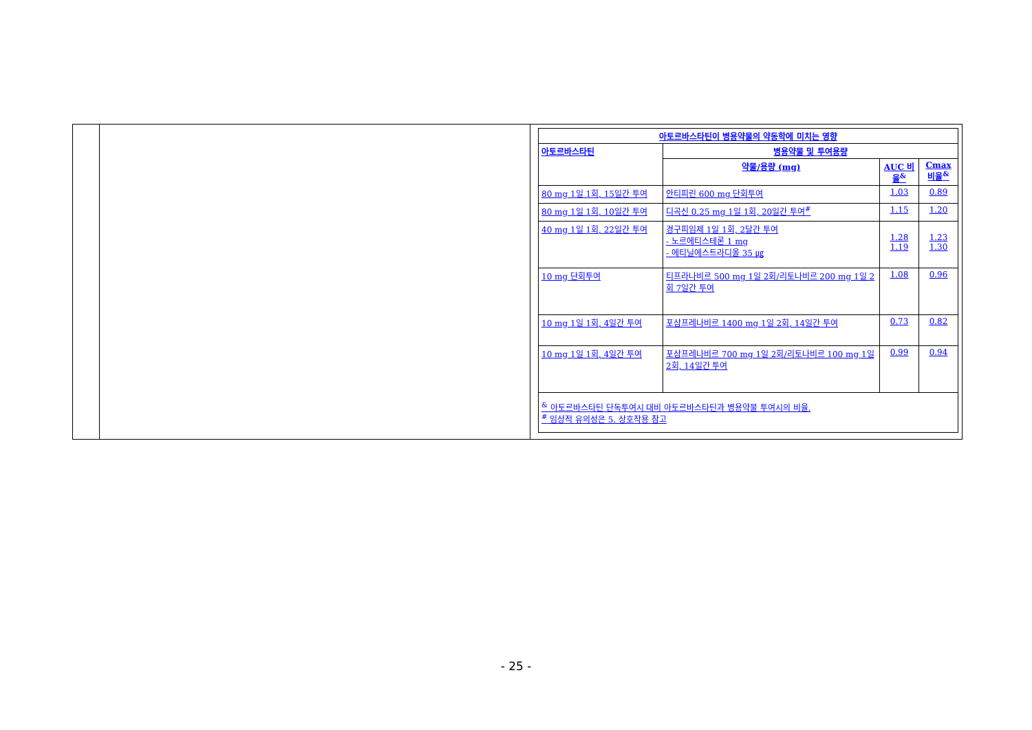| 아토르바스타틴이 병용약물의 약동학에 미치는 영향 | | | |
| --- | --- | --- | --- |
| 아토르바스타틴 | 병용약물 및 투여용량 | | |
| | 약물/용량 (mg) | AUC 비율<sup>&</sup> | Cmax 비율<sup>&</sup> |
| 80 mg 1일 1회, 15일간 투여 | 안티피린 600 mg 단회투여 | 1.03 | 0.89 |
| 80 mg 1일 1회, 10일간 투여 | 디곡신 0.25 mg 1일 1회, 20일간 투여<sup>#</sup> | 1.15 | 1.20 |
| 40 mg 1일 1회, 22일간 투여 | 경구피임제 1일 1회, 2달간 투여 - 노르에티스테론 1 mg - 에티닐에스트라디올 35 ㎍ | 1.28 1.19 | 1.23 1.30 |
| 10 mg 단회투여 | 티프라나비르 500 mg 1일 2회/리토나비르 200 mg 1일 2회 7일간 투여 | 1.08 | 0.96 |
| 10 mg 1일 1회, 4일간 투여 | 포삼프레나비르 1400 mg 1일 2회, 14일간 투여 | 0.73 | 0.82 |
| 10 mg 1일 1회, 4일간 투여 | 포삼프레나비르 700 mg 1일 2회/리토나비르 100 mg 1일 2회, 14일간 투여 | 0.99 | 0.94 |
| <sup>&</sup> 아토르바스타틴 단독투여시 대비 아토르바스타틴과 병용약물 투여시의 비율. <sup>#</sup> 임상적 유의성은 5. 상호작용 참고 | | | |
- 25 -